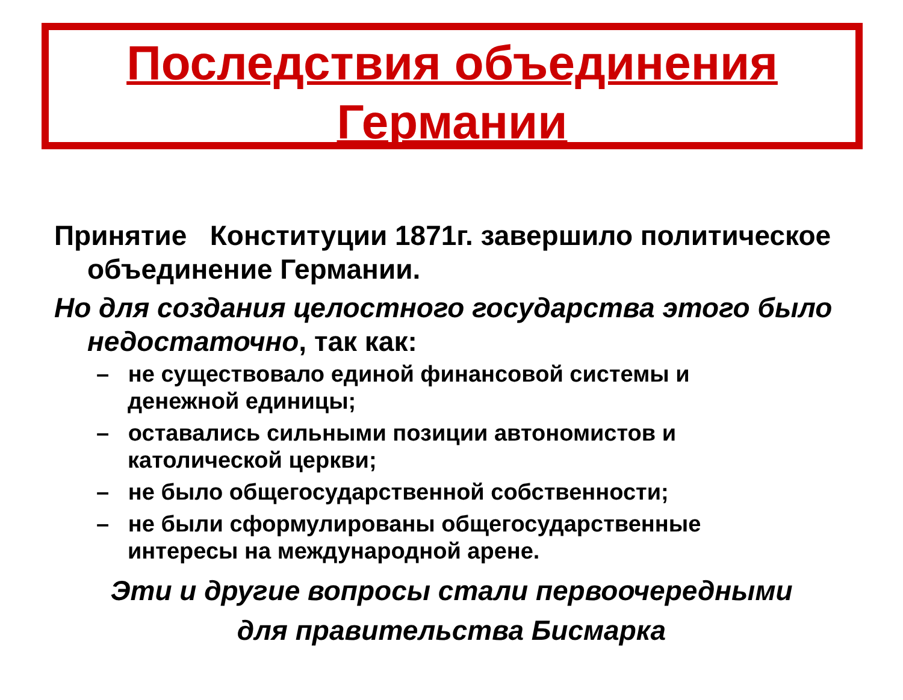Последствия объединения Германии
Принятие Конституции 1871г. завершило политическое объединение Германии.
Но для создания целостного государства этого было недостаточно, так как:
– не существовало единой финансовой системы и денежной единицы;
– оставались сильными позиции автономистов и католической церкви;
– не было общегосударственной собственности;
– не были сформулированы общегосударственные интересы на международной арене.
Эти и другие вопросы стали первоочередными
для правительства Бисмарка